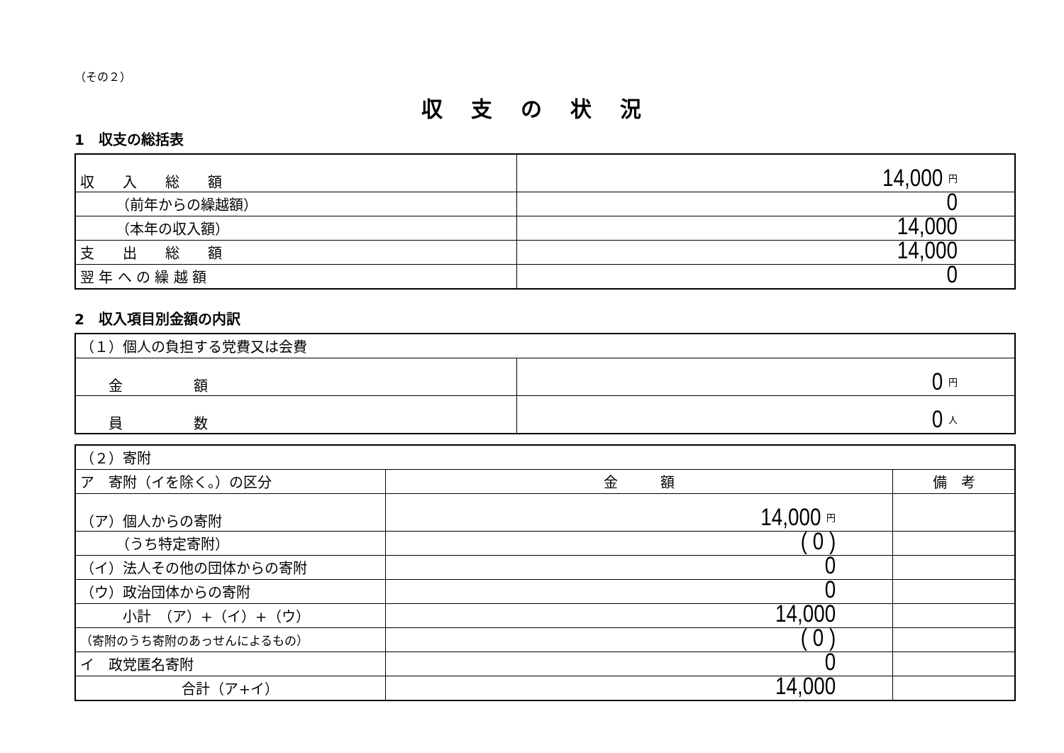（その２）
収支の状況
1　収支の総括表
| 収 入 総 額 | 14,000 円 |
| （前年からの繰越額） | 0 |
| （本年の収入額） | 14,000 |
| 支 出 総 額 | 14,000 |
| 翌 年 へ の 繰 越 額 | 0 |
2　収入項目別金額の内訳
| （１）個人の負担する党費又は会費 | |
| 金 額 | 0 円 |
| 員 数 | 0 人 |
| （２）寄附 | | |
| ア 寄附（イを除く。）の区分 | 金 額 | 備 考 |
| （ア）個人からの寄附 | 14,000 円 | |
| （うち特定寄附） | ( 0 ) | |
| （イ）法人その他の団体からの寄附 | 0 | |
| （ウ）政治団体からの寄附 | 0 | |
| 小計 （ア）+（イ）+（ウ） | 14,000 | |
| （寄附のうち寄附のあっせんによるもの） | ( 0 ) | |
| イ 政党匿名寄附 | 0 | |
| 合計（ア+イ） | 14,000 | |